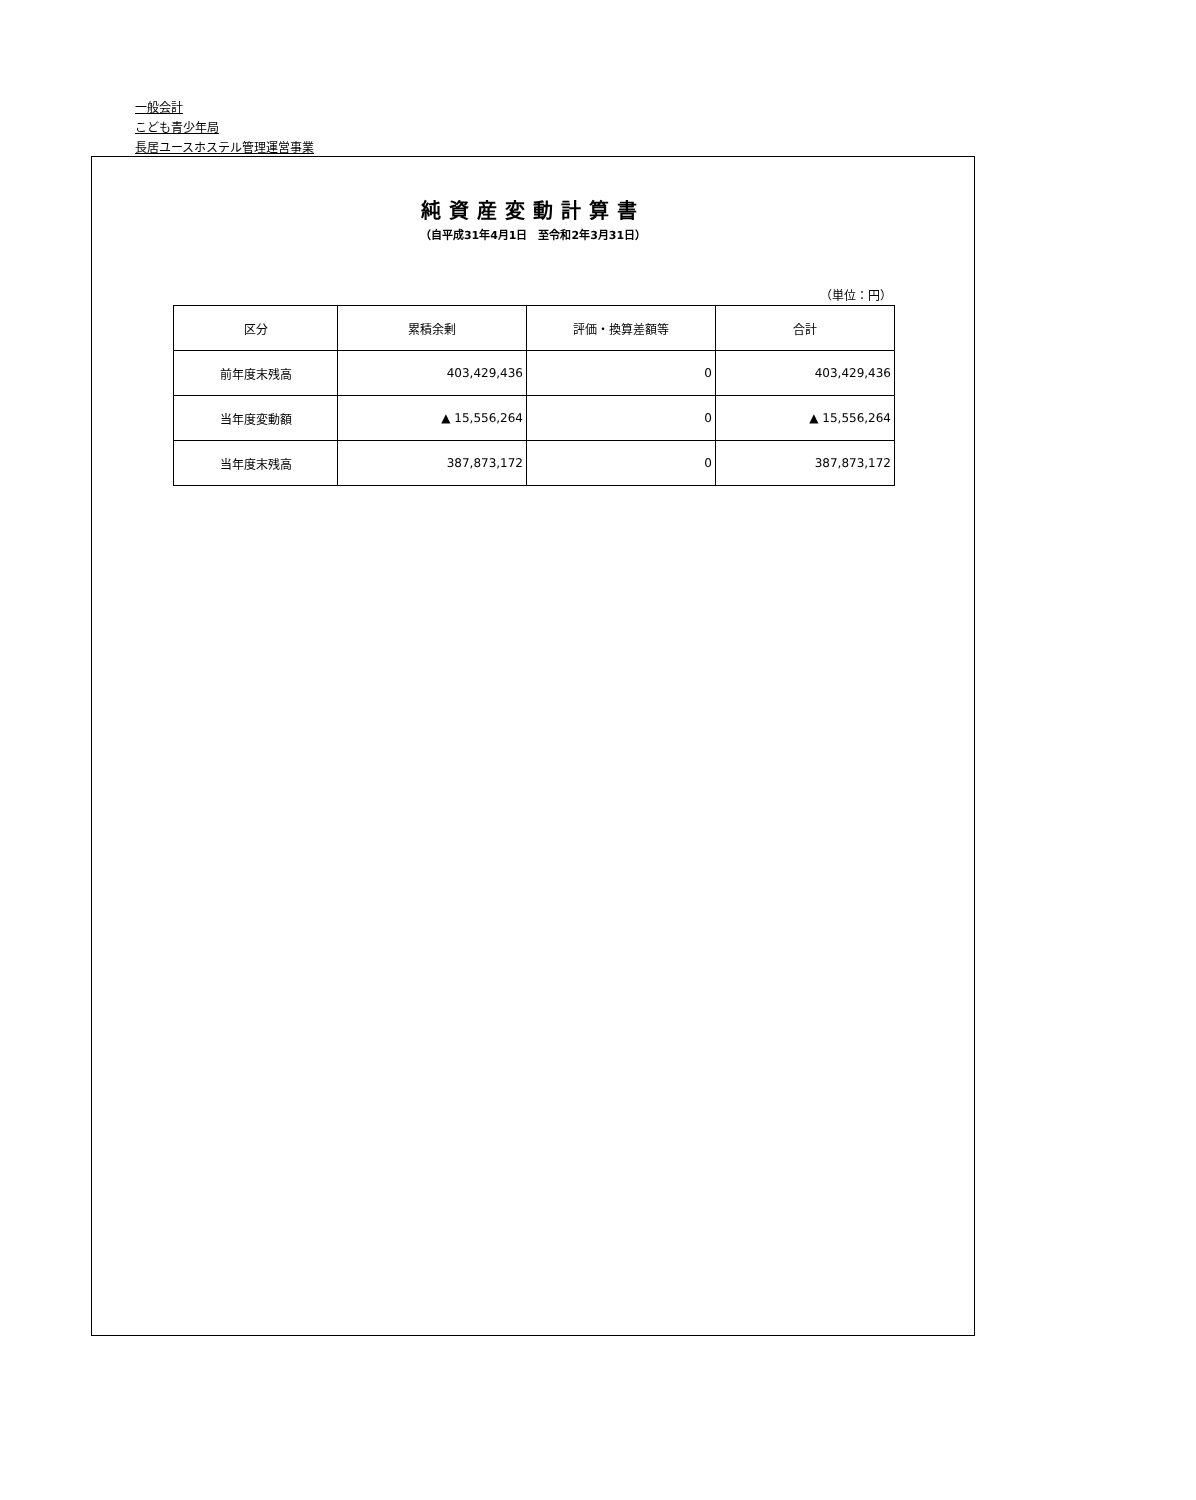一般会計
こども青少年局
長居ユースホステル管理運営事業
純資産変動計算書
（自平成31年4月1日　至令和2年3月31日）
（単位：円）
| 区分 | 累積余剰 | 評価・換算差額等 | 合計 |
| --- | --- | --- | --- |
| 前年度末残高 | 403,429,436 | 0 | 403,429,436 |
| 当年度変動額 | ▲ 15,556,264 | 0 | ▲ 15,556,264 |
| 当年度末残高 | 387,873,172 | 0 | 387,873,172 |